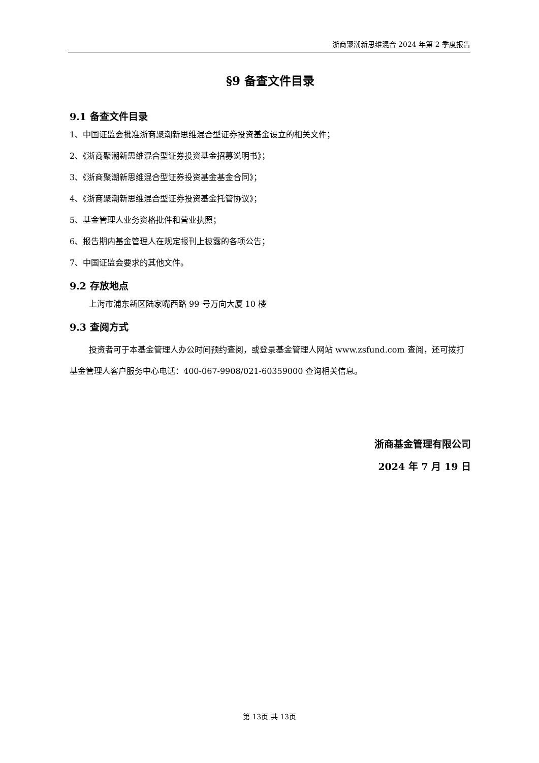浙商聚潮新思维混合 2024 年第 2 季度报告
§9 备查文件目录
9.1 备查文件目录
1、中国证监会批准浙商聚潮新思维混合型证券投资基金设立的相关文件；
2、《浙商聚潮新思维混合型证券投资基金招募说明书》；
3、《浙商聚潮新思维混合型证券投资基金基金合同》；
4、《浙商聚潮新思维混合型证券投资基金托管协议》；
5、基金管理人业务资格批件和营业执照；
6、报告期内基金管理人在规定报刊上披露的各项公告；
7、中国证监会要求的其他文件。
9.2 存放地点
上海市浦东新区陆家嘴西路 99 号万向大厦 10 楼
9.3 查阅方式
投资者可于本基金管理人办公时间预约查阅，或登录基金管理人网站 www.zsfund.com 查阅，还可拨打基金管理人客户服务中心电话：400-067-9908/021-60359000 查询相关信息。
浙商基金管理有限公司
2024 年 7 月 19 日
第 13页 共 13页